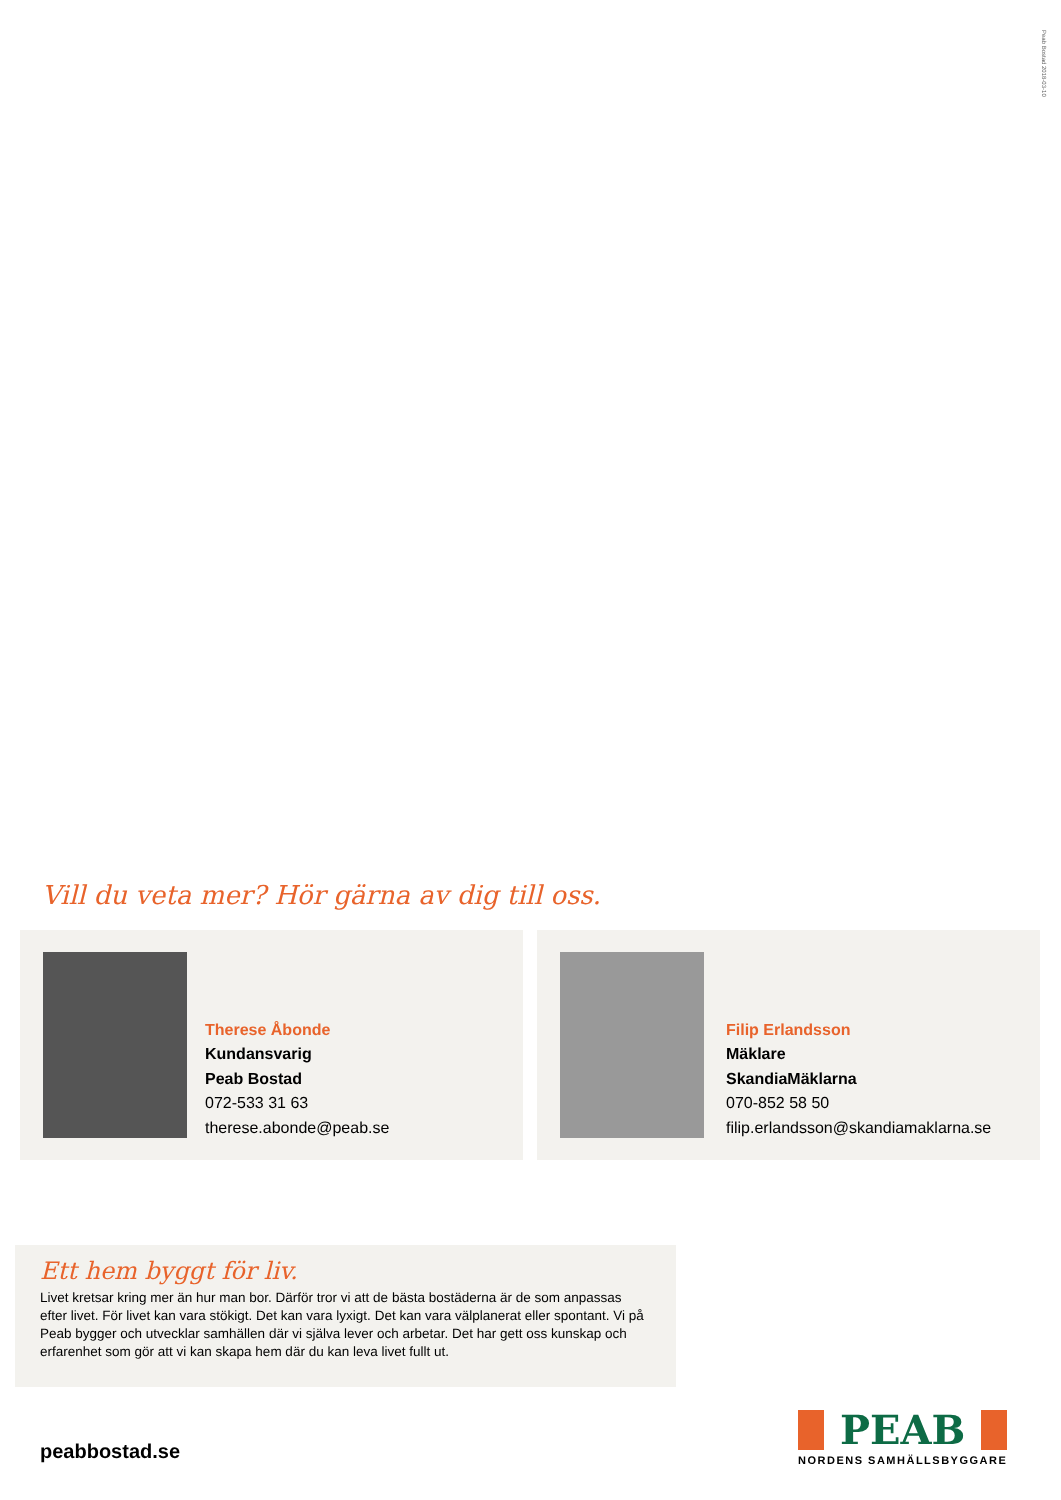Peab Bostad 2018-03-10
Vill du veta mer? Hör gärna av dig till oss.
Therese Åbonde
Kundansvarig
Peab Bostad
072-533 31 63
therese.abonde@peab.se
Filip Erlandsson
Mäklare
SkandiaMäklarna
070-852 58 50
filip.erlandsson@skandiamaklarna.se
Ett hem byggt för liv.
Livet kretsar kring mer än hur man bor. Därför tror vi att de bästa bostäderna är de som anpassas efter livet. För livet kan vara stökigt. Det kan vara lyxigt. Det kan vara välplanerat eller spontant. Vi på Peab bygger och utvecklar samhällen där vi själva lever och arbetar. Det har gett oss kunskap och erfarenhet som gör att vi kan skapa hem där du kan leva livet fullt ut.
peabbostad.se
PEAB
NORDENS SAMHÄLLSBYGGARE